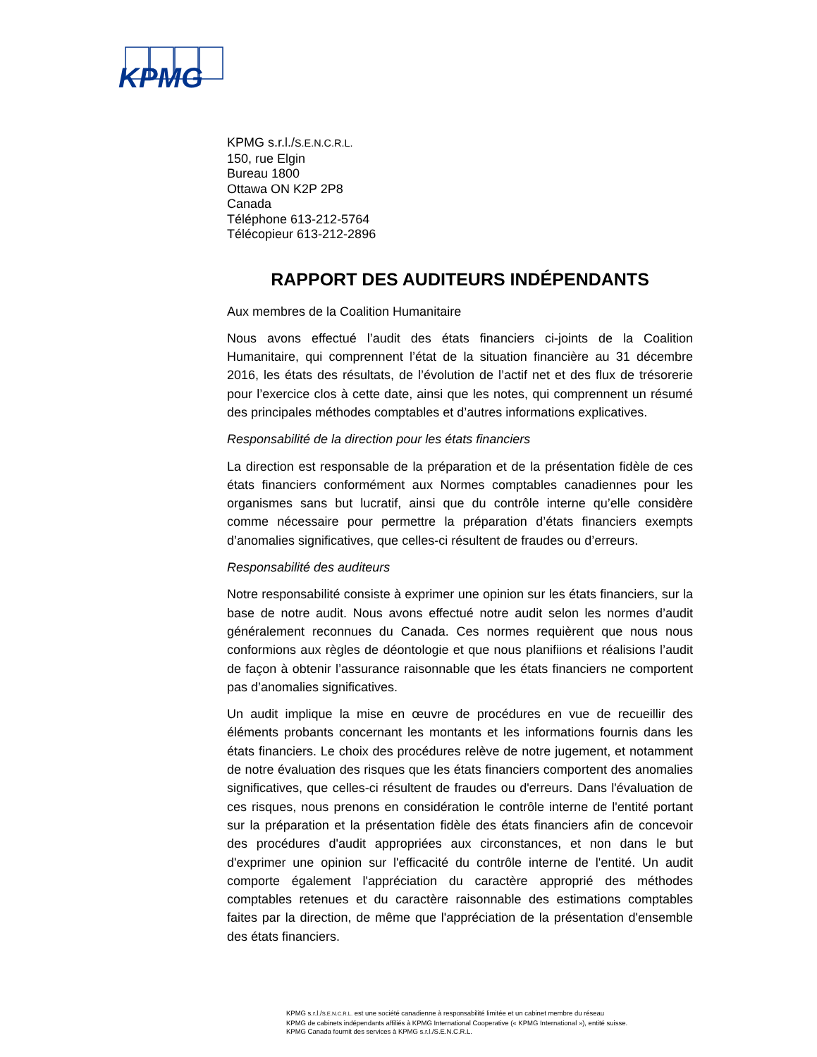KPMG
KPMG s.r.l./S.E.N.C.R.L.
150, rue Elgin
Bureau 1800
Ottawa ON K2P 2P8
Canada
Téléphone 613-212-5764
Télécopieur 613-212-2896
RAPPORT DES AUDITEURS INDÉPENDANTS
Aux membres de la Coalition Humanitaire
Nous avons effectué l’audit des états financiers ci-joints de la Coalition Humanitaire, qui comprennent l’état de la situation financière au 31 décembre 2016, les états des résultats, de l’évolution de l’actif net et des flux de trésorerie pour l’exercice clos à cette date, ainsi que les notes, qui comprennent un résumé des principales méthodes comptables et d’autres informations explicatives.
Responsabilité de la direction pour les états financiers
La direction est responsable de la préparation et de la présentation fidèle de ces états financiers conformément aux Normes comptables canadiennes pour les organismes sans but lucratif, ainsi que du contrôle interne qu’elle considère comme nécessaire pour permettre la préparation d’états financiers exempts d’anomalies significatives, que celles-ci résultent de fraudes ou d’erreurs.
Responsabilité des auditeurs
Notre responsabilité consiste à exprimer une opinion sur les états financiers, sur la base de notre audit. Nous avons effectué notre audit selon les normes d’audit généralement reconnues du Canada. Ces normes requièrent que nous nous conformions aux règles de déontologie et que nous planifiions et réalisions l’audit de façon à obtenir l’assurance raisonnable que les états financiers ne comportent pas d’anomalies significatives.
Un audit implique la mise en œuvre de procédures en vue de recueillir des éléments probants concernant les montants et les informations fournis dans les états financiers. Le choix des procédures relève de notre jugement, et notamment de notre évaluation des risques que les états financiers comportent des anomalies significatives, que celles-ci résultent de fraudes ou d'erreurs. Dans l'évaluation de ces risques, nous prenons en considération le contrôle interne de l'entité portant sur la préparation et la présentation fidèle des états financiers afin de concevoir des procédures d'audit appropriées aux circonstances, et non dans le but d'exprimer une opinion sur l'efficacité du contrôle interne de l'entité. Un audit comporte également l'appréciation du caractère approprié des méthodes comptables retenues et du caractère raisonnable des estimations comptables faites par la direction, de même que l'appréciation de la présentation d'ensemble des états financiers.
KPMG s.r.l./S.E.N.C.R.L. est une société canadienne à responsabilité limitée et un cabinet membre du réseau
KPMG de cabinets indépendants affiliés à KPMG International Cooperative (« KPMG International »), entité suisse.
KPMG Canada fournit des services à KPMG s.r.l./S.E.N.C.R.L.